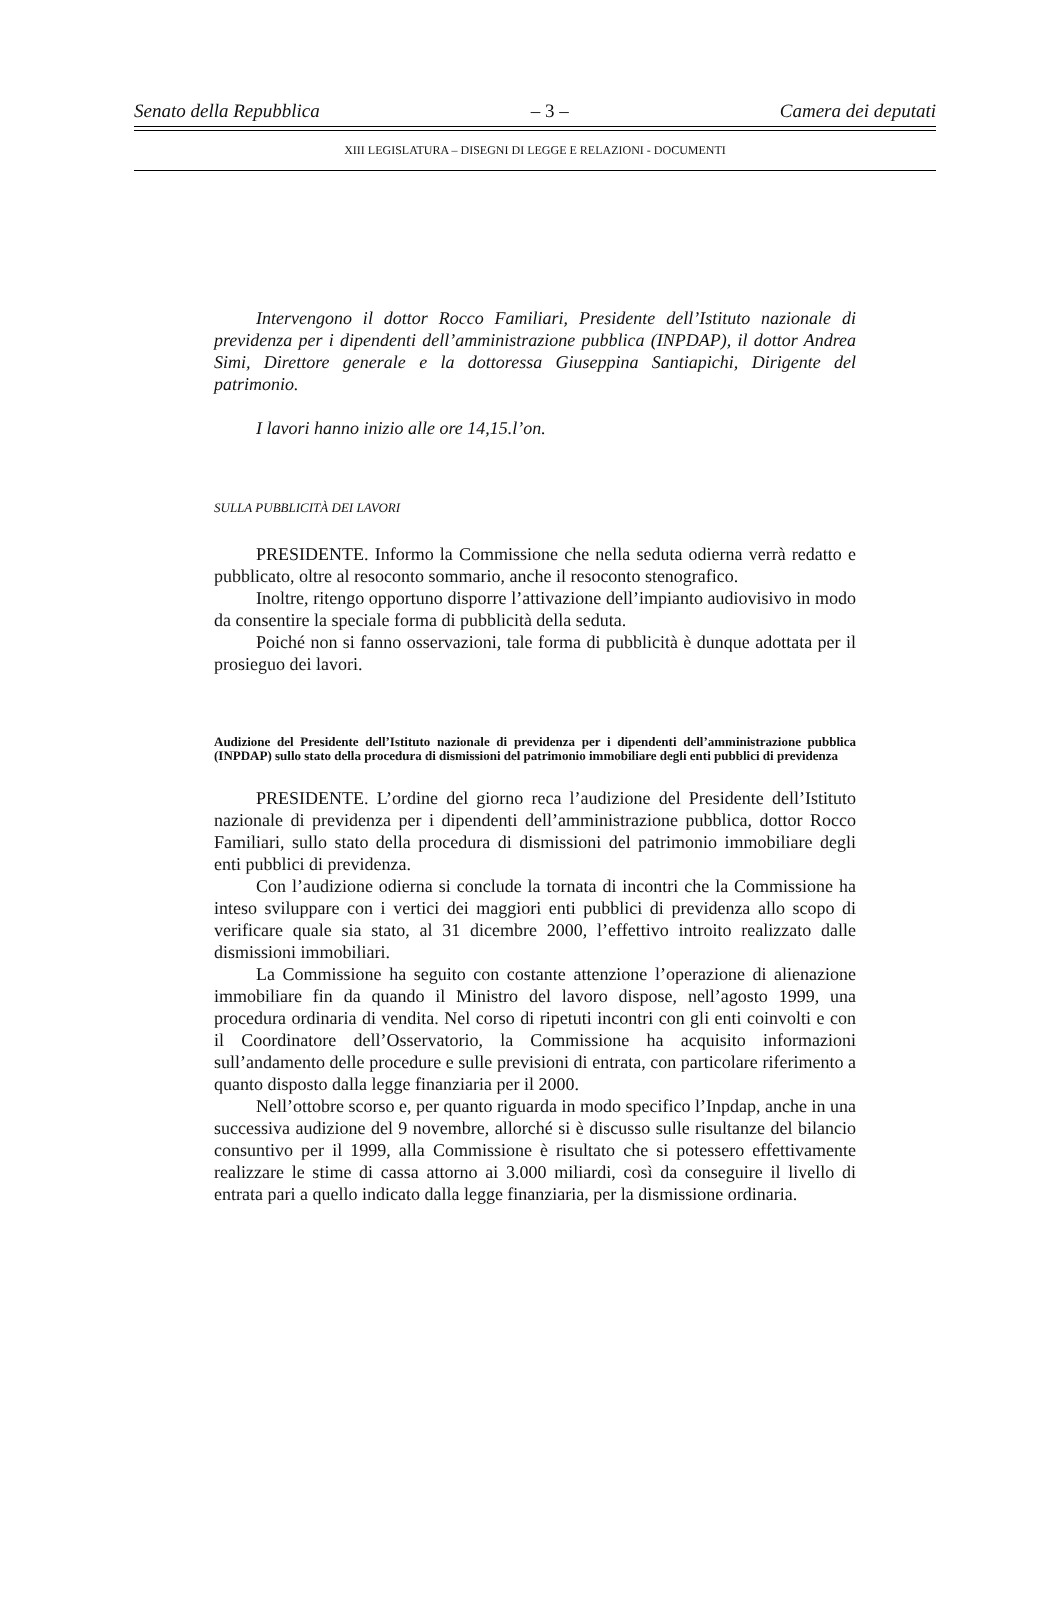Senato della Repubblica – 3 – Camera dei deputati
XIII LEGISLATURA – DISEGNI DI LEGGE E RELAZIONI - DOCUMENTI
Intervengono il dottor Rocco Familiari, Presidente dell’Istituto nazionale di previdenza per i dipendenti dell’amministrazione pubblica (INPDAP), il dottor Andrea Simi, Direttore generale e la dottoressa Giuseppina Santiapichi, Dirigente del patrimonio.
I lavori hanno inizio alle ore 14,15.l’on.
SULLA PUBBLICITÀ DEI LAVORI
PRESIDENTE. Informo la Commissione che nella seduta odierna verrà redatto e pubblicato, oltre al resoconto sommario, anche il resoconto stenografico.
Inoltre, ritengo opportuno disporre l’attivazione dell’impianto audiovisivo in modo da consentire la speciale forma di pubblicità della seduta.
Poiché non si fanno osservazioni, tale forma di pubblicità è dunque adottata per il prosieguo dei lavori.
Audizione del Presidente dell’Istituto nazionale di previdenza per i dipendenti dell’amministrazione pubblica (INPDAP) sullo stato della procedura di dismissioni del patrimonio immobiliare degli enti pubblici di previdenza
PRESIDENTE. L’ordine del giorno reca l’audizione del Presidente dell’Istituto nazionale di previdenza per i dipendenti dell’amministrazione pubblica, dottor Rocco Familiari, sullo stato della procedura di dismissioni del patrimonio immobiliare degli enti pubblici di previdenza.
Con l’audizione odierna si conclude la tornata di incontri che la Commissione ha inteso sviluppare con i vertici dei maggiori enti pubblici di previdenza allo scopo di verificare quale sia stato, al 31 dicembre 2000, l’effettivo introito realizzato dalle dismissioni immobiliari.
La Commissione ha seguito con costante attenzione l’operazione di alienazione immobiliare fin da quando il Ministro del lavoro dispose, nell’agosto 1999, una procedura ordinaria di vendita. Nel corso di ripetuti incontri con gli enti coinvolti e con il Coordinatore dell’Osservatorio, la Commissione ha acquisito informazioni sull’andamento delle procedure e sulle previsioni di entrata, con particolare riferimento a quanto disposto dalla legge finanziaria per il 2000.
Nell’ottobre scorso e, per quanto riguarda in modo specifico l’Inpdap, anche in una successiva audizione del 9 novembre, allorché si è discusso sulle risultanze del bilancio consuntivo per il 1999, alla Commissione è risultato che si potessero effettivamente realizzare le stime di cassa attorno ai 3.000 miliardi, così da conseguire il livello di entrata pari a quello indicato dalla legge finanziaria, per la dismissione ordinaria.